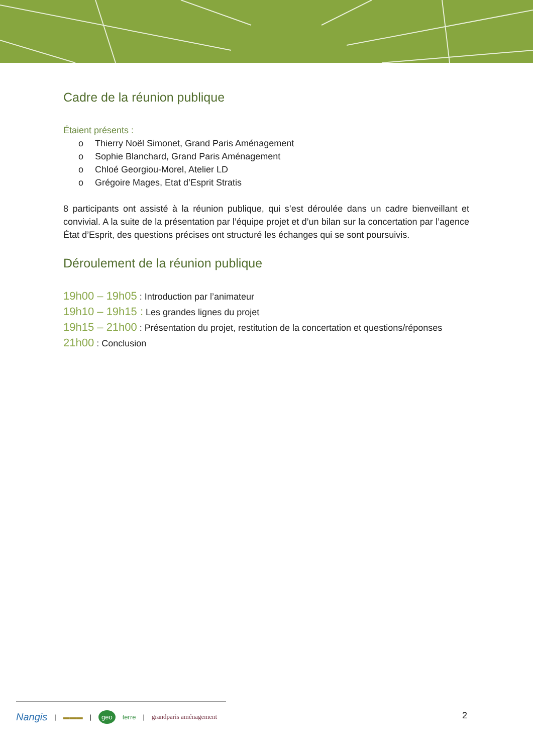Cadre de la réunion publique
Étaient présents :
o Thierry Noël Simonet, Grand Paris Aménagement
o Sophie Blanchard, Grand Paris Aménagement
o Chloé Georgiou-Morel, Atelier LD
o Grégoire Mages, Etat d’Esprit Stratis
8 participants ont assisté à la réunion publique, qui s’est déroulée dans un cadre bienveillant et convivial. A la suite de la présentation par l’équipe projet et d’un bilan sur la concertation par l’agence État d’Esprit, des questions précises ont structuré les échanges qui se sont poursuivis.
Déroulement de la réunion publique
19h00 – 19h05 : Introduction par l’animateur
19h10 – 19h15 : Les grandes lignes du projet
19h15 – 21h00 : Présentation du projet, restitution de la concertation et questions/réponses
21h00 : Conclusion
Nangis | ▬▬▬ | geo terre | grandparis aménagement
2